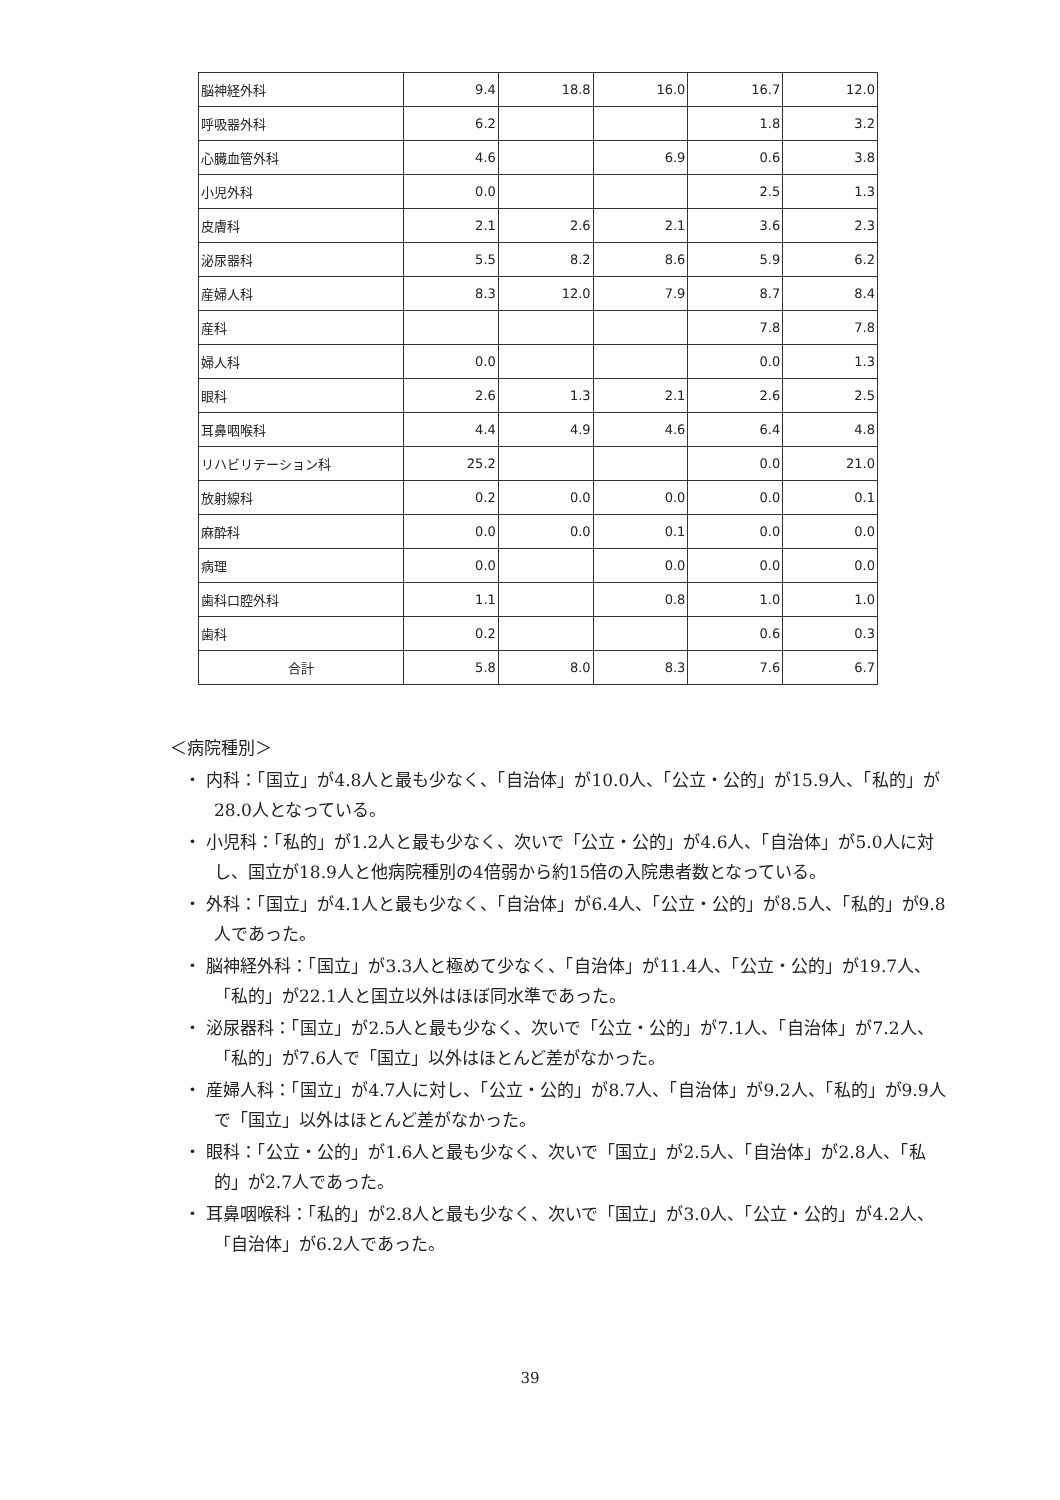| 脳神経外科 | 9.4 | 18.8 | 16.0 | 16.7 | 12.0 |
| 呼吸器外科 | 6.2 | | | 1.8 | 3.2 |
| 心臓血管外科 | 4.6 | | 6.9 | 0.6 | 3.8 |
| 小児外科 | 0.0 | | | 2.5 | 1.3 |
| 皮膚科 | 2.1 | 2.6 | 2.1 | 3.6 | 2.3 |
| 泌尿器科 | 5.5 | 8.2 | 8.6 | 5.9 | 6.2 |
| 産婦人科 | 8.3 | 12.0 | 7.9 | 8.7 | 8.4 |
| 産科 | | | | 7.8 | 7.8 |
| 婦人科 | 0.0 | | | 0.0 | 1.3 |
| 眼科 | 2.6 | 1.3 | 2.1 | 2.6 | 2.5 |
| 耳鼻咽喉科 | 4.4 | 4.9 | 4.6 | 6.4 | 4.8 |
| リハビリテーション科 | 25.2 | | | 0.0 | 21.0 |
| 放射線科 | 0.2 | 0.0 | 0.0 | 0.0 | 0.1 |
| 麻酔科 | 0.0 | 0.0 | 0.1 | 0.0 | 0.0 |
| 病理 | 0.0 | | 0.0 | 0.0 | 0.0 |
| 歯科口腔外科 | 1.1 | | 0.8 | 1.0 | 1.0 |
| 歯科 | 0.2 | | | 0.6 | 0.3 |
| 合計 | 5.8 | 8.0 | 8.3 | 7.6 | 6.7 |
＜病院種別＞
・ 内科：「国立」が4.8人と最も少なく、「自治体」が10.0人、「公立・公的」が15.9人、「私的」が28.0人となっている。
・ 小児科：「私的」が1.2人と最も少なく、次いで「公立・公的」が4.6人、「自治体」が5.0人に対し、国立が18.9人と他病院種別の4倍弱から約15倍の入院患者数となっている。
・ 外科：「国立」が4.1人と最も少なく、「自治体」が6.4人、「公立・公的」が8.5人、「私的」が9.8人であった。
・ 脳神経外科：「国立」が3.3人と極めて少なく、「自治体」が11.4人、「公立・公的」が19.7人、「私的」が22.1人と国立以外はほぼ同水準であった。
・ 泌尿器科：「国立」が2.5人と最も少なく、次いで「公立・公的」が7.1人、「自治体」が7.2人、「私的」が7.6人で「国立」以外はほとんど差がなかった。
・ 産婦人科：「国立」が4.7人に対し、「公立・公的」が8.7人、「自治体」が9.2人、「私的」が9.9人で「国立」以外はほとんど差がなかった。
・ 眼科：「公立・公的」が1.6人と最も少なく、次いで「国立」が2.5人、「自治体」が2.8人、「私的」が2.7人であった。
・ 耳鼻咽喉科：「私的」が2.8人と最も少なく、次いで「国立」が3.0人、「公立・公的」が4.2人、「自治体」が6.2人であった。
39